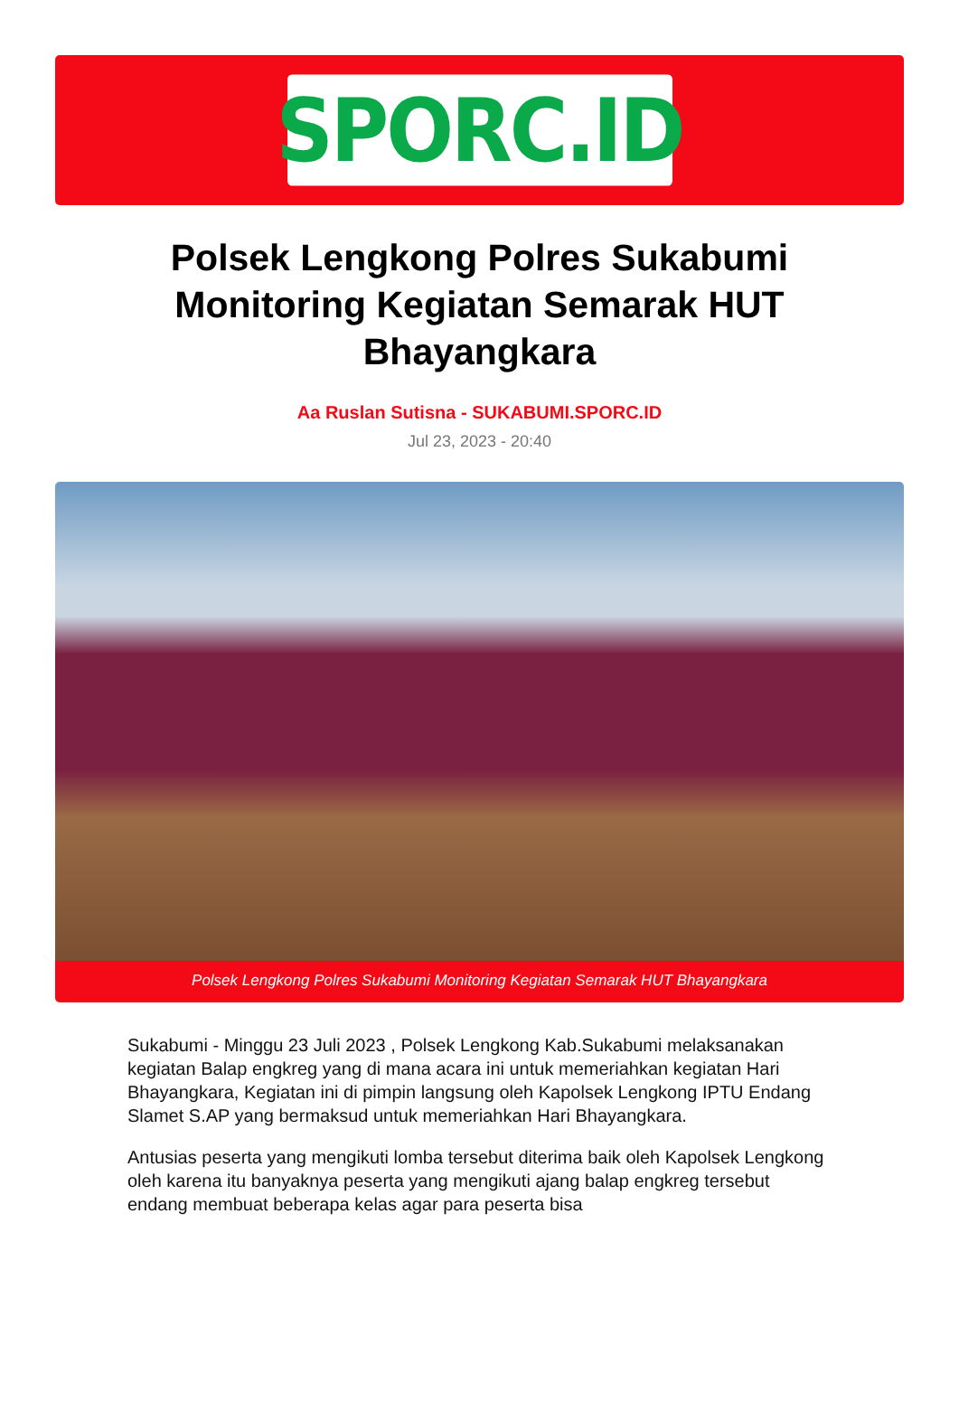SPORC.ID
Polsek Lengkong Polres Sukabumi Monitoring Kegiatan Semarak HUT Bhayangkara
Aa Ruslan Sutisna - SUKABUMI.SPORC.ID
Jul 23, 2023 - 20:40
Polsek Lengkong Polres Sukabumi Monitoring Kegiatan Semarak HUT Bhayangkara
Sukabumi - Minggu 23 Juli 2023 , Polsek Lengkong Kab.Sukabumi melaksanakan kegiatan Balap engkreg yang di mana acara ini untuk memeriahkan kegiatan Hari Bhayangkara, Kegiatan ini di pimpin langsung oleh Kapolsek Lengkong IPTU Endang Slamet S.AP yang bermaksud untuk memeriahkan Hari Bhayangkara.
Antusias peserta yang mengikuti lomba tersebut diterima baik oleh Kapolsek Lengkong oleh karena itu banyaknya peserta yang mengikuti ajang balap engkreg tersebut endang membuat beberapa kelas agar para peserta bisa